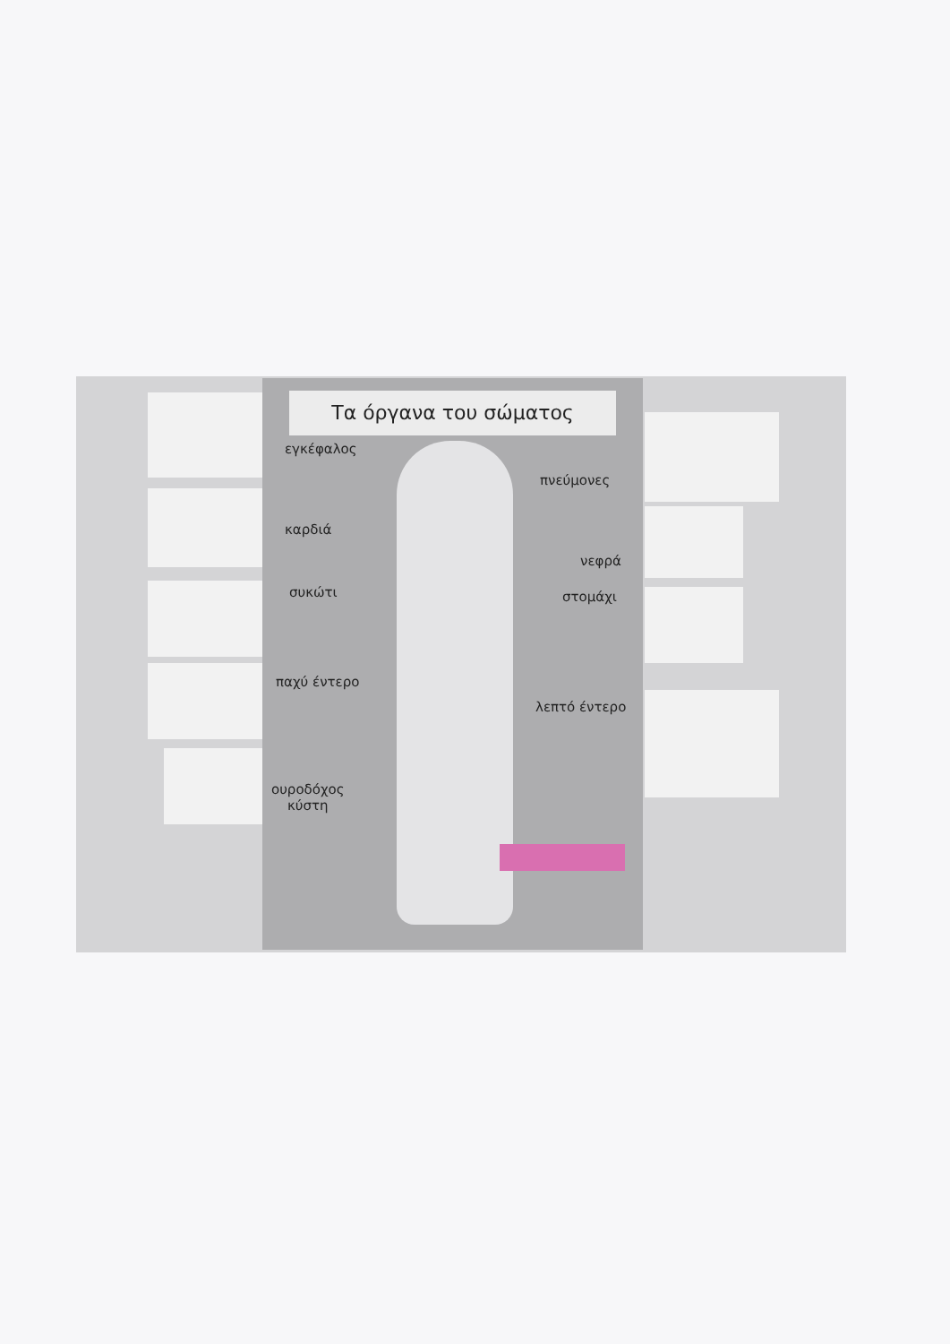Τα όργανα του σώματος
εγκέφαλος
πνεύμονες
καρδιά
νεφρά
συκώτι στομάχι
παχύ έντερο
λεπτό έντερο
ουροδόχος
κύστη